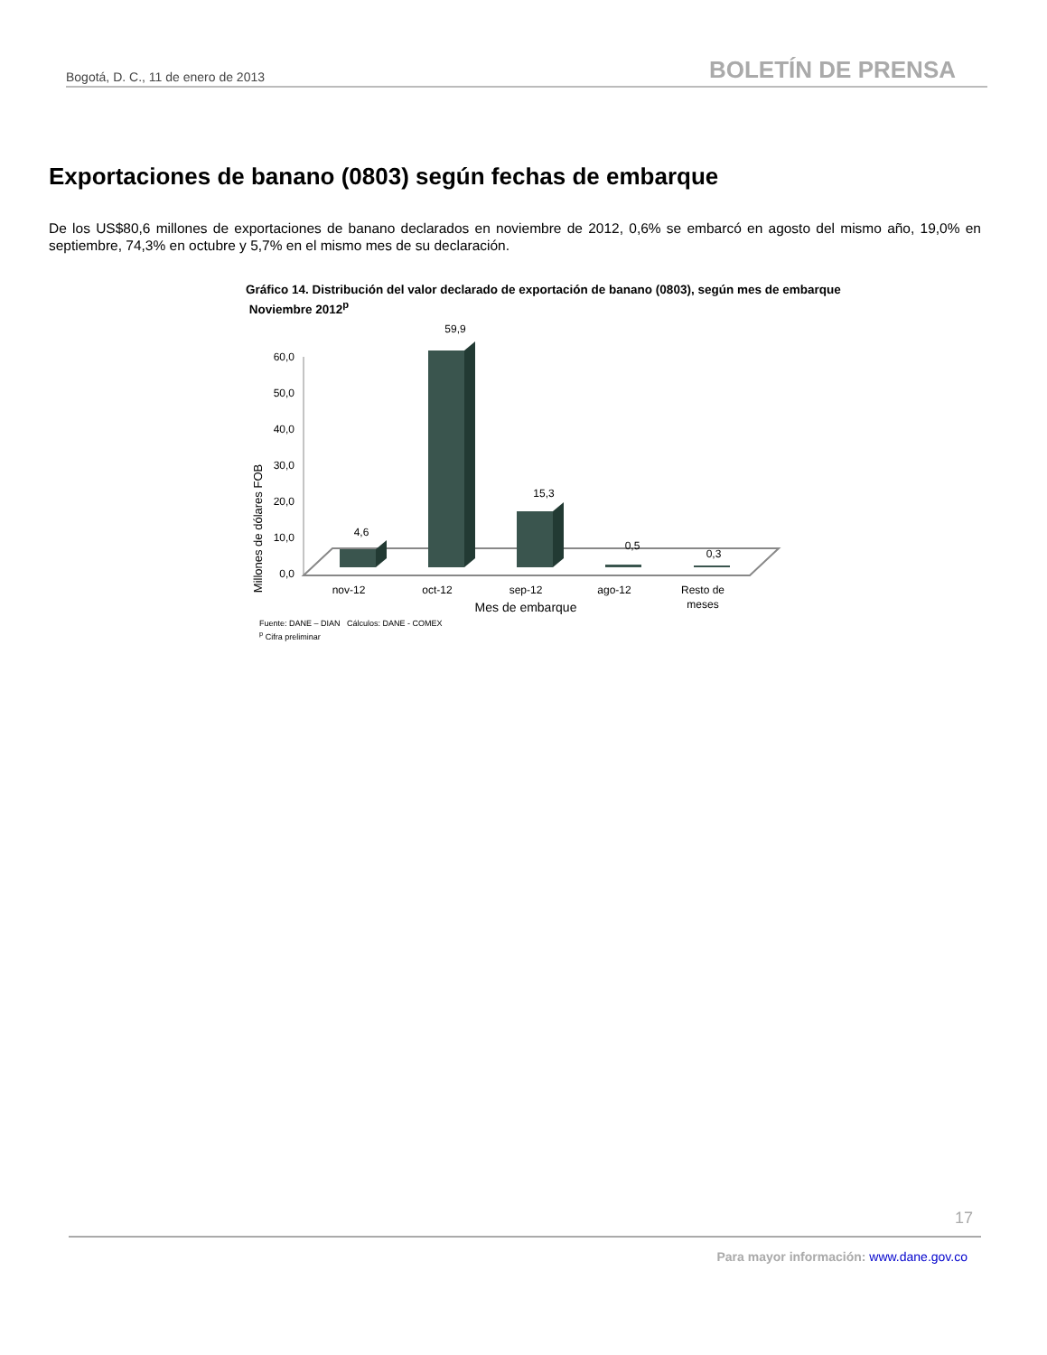Bogotá, D. C., 11 de enero de 2013 BOLETÍN DE PRENSA
Exportaciones de banano (0803) según fechas de embarque
De los US$80,6 millones de exportaciones de banano declarados en noviembre de 2012, 0,6% se embarcó en agosto del mismo año, 19,0% en septiembre, 74,3% en octubre y 5,7% en el mismo mes de su declaración.
Gráfico 14. Distribución del valor declarado de exportación de banano (0803), según mes de embarque
Noviembre 2012<sup>p</sup>
Millones de dólares FOB
0,0
10,0
20,0
30,0
40,0
50,0
60,0
4,6
59,9
15,3
0,5
0,3
nov-12
oct-12
sep-12
ago-12
Resto de
meses
Mes de embarque
Fuente: DANE – DIAN Cálculos: DANE - COMEX
<sup>p</sup> Cifra preliminar
17
Para mayor información: www.dane.gov.co